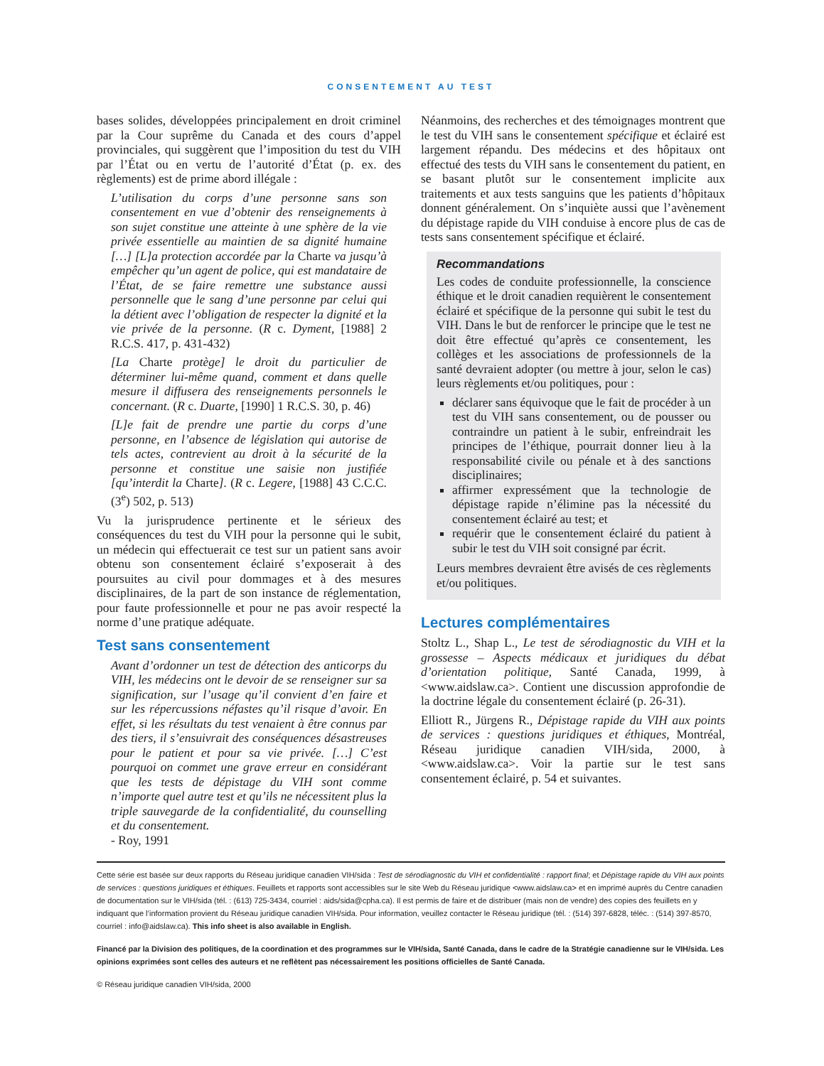CONSENTEMENT AU TEST
bases solides, développées principalement en droit criminel par la Cour suprême du Canada et des cours d’appel provinciales, qui suggèrent que l’imposition du test du VIH par l’État ou en vertu de l’autorité d’État (p. ex. des règlements) est de prime abord illégale :
L’utilisation du corps d’une personne sans son consentement en vue d’obtenir des renseignements à son sujet constitue une atteinte à une sphère de la vie privée essentielle au maintien de sa dignité humaine […] [L]a protection accordée par la Charte va jusqu’à empêcher qu’un agent de police, qui est mandataire de l’État, de se faire remettre une substance aussi personnelle que le sang d’une personne par celui qui la détient avec l’obligation de respecter la dignité et la vie privée de la personne. (R c. Dyment, [1988] 2 R.C.S. 417, p. 431-432)
[La Charte protège] le droit du particulier de déterminer lui-même quand, comment et dans quelle mesure il diffusera des renseignements personnels le concernant. (R c. Duarte, [1990] 1 R.C.S. 30, p. 46)
[L]e fait de prendre une partie du corps d’une personne, en l’absence de législation qui autorise de tels actes, contrevient au droit à la sécurité de la personne et constitue une saisie non justifiée [qu’interdit la Charte]. (R c. Legere, [1988] 43 C.C.C. (3<sup>e</sup>) 502, p. 513)
Vu la jurisprudence pertinente et le sérieux des conséquences du test du VIH pour la personne qui le subit, un médecin qui effectuerait ce test sur un patient sans avoir obtenu son consentement éclairé s’exposerait à des poursuites au civil pour dommages et à des mesures disciplinaires, de la part de son instance de réglementation, pour faute professionnelle et pour ne pas avoir respecté la norme d’une pratique adéquate.
Test sans consentement
Avant d’ordonner un test de détection des anticorps du VIH, les médecins ont le devoir de se renseigner sur sa signification, sur l’usage qu’il convient d’en faire et sur les répercussions néfastes qu’il risque d’avoir. En effet, si les résultats du test venaient à être connus par des tiers, il s’ensuivrait des conséquences désastreuses pour le patient et pour sa vie privée. […] C’est pourquoi on commet une grave erreur en considérant que les tests de dépistage du VIH sont comme n’importe quel autre test et qu’ils ne nécessitent plus la triple sauvegarde de la confidentialité, du counselling et du consentement.
- Roy, 1991
Néanmoins, des recherches et des témoignages montrent que le test du VIH sans le consentement spécifique et éclairé est largement répandu. Des médecins et des hôpitaux ont effectué des tests du VIH sans le consentement du patient, en se basant plutôt sur le consentement implicite aux traitements et aux tests sanguins que les patients d’hôpitaux donnent généralement. On s’inquiète aussi que l’avènement du dépistage rapide du VIH conduise à encore plus de cas de tests sans consentement spécifique et éclairé.
Recommandations
Les codes de conduite professionnelle, la conscience éthique et le droit canadien requièrent le consentement éclairé et spécifique de la personne qui subit le test du VIH. Dans le but de renforcer le principe que le test ne doit être effectué qu’après ce consentement, les collèges et les associations de professionnels de la santé devraient adopter (ou mettre à jour, selon le cas) leurs règlements et/ou politiques, pour :
déclarer sans équivoque que le fait de procéder à un test du VIH sans consentement, ou de pousser ou contraindre un patient à le subir, enfreindrait les principes de l’éthique, pourrait donner lieu à la responsabilité civile ou pénale et à des sanctions disciplinaires;
affirmer expressément que la technologie de dépistage rapide n’élimine pas la nécessité du consentement éclairé au test; et
requérir que le consentement éclairé du patient à subir le test du VIH soit consigné par écrit.
Leurs membres devraient être avisés de ces règlements et/ou politiques.
Lectures complémentaires
Stoltz L., Shap L., Le test de sérodiagnostic du VIH et la grossesse – Aspects médicaux et juridiques du débat d’orientation politique, Santé Canada, 1999, à <www.aidslaw.ca>. Contient une discussion approfondie de la doctrine légale du consentement éclairé (p. 26-31).
Elliott R., Jürgens R., Dépistage rapide du VIH aux points de services : questions juridiques et éthiques, Montréal, Réseau juridique canadien VIH/sida, 2000, à <www.aidslaw.ca>. Voir la partie sur le test sans consentement éclairé, p. 54 et suivantes.
Cette série est basée sur deux rapports du Réseau juridique canadien VIH/sida : Test de sérodiagnostic du VIH et confidentialité : rapport final; et Dépistage rapide du VIH aux points de services : questions juridiques et éthiques. Feuillets et rapports sont accessibles sur le site Web du Réseau juridique <www.aidslaw.ca> et en imprimé auprès du Centre canadien de documentation sur le VIH/sida (tél. : (613) 725-3434, courriel : aids/sida@cpha.ca). Il est permis de faire et de distribuer (mais non de vendre) des copies des feuillets en y indiquant que l’information provient du Réseau juridique canadien VIH/sida. Pour information, veuillez contacter le Réseau juridique (tél. : (514) 397-6828, téléc. : (514) 397-8570, courriel : info@aidslaw.ca). This info sheet is also available in English.
Financé par la Division des politiques, de la coordination et des programmes sur le VIH/sida, Santé Canada, dans le cadre de la Stratégie canadienne sur le VIH/sida. Les opinions exprimées sont celles des auteurs et ne reflètent pas nécessairement les positions officielles de Santé Canada.
© Réseau juridique canadien VIH/sida, 2000